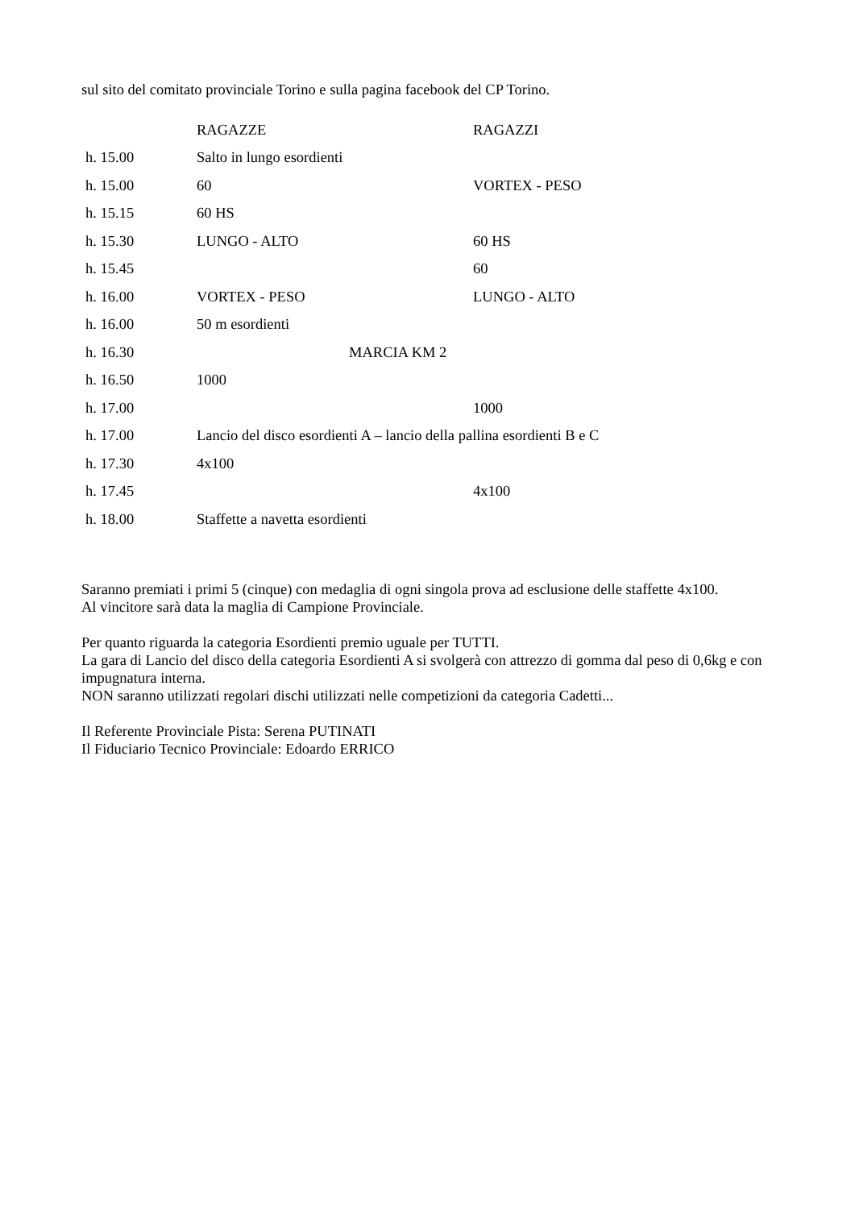sul sito del comitato provinciale Torino e sulla pagina facebook del CP Torino.
| | RAGAZZE | RAGAZZI |
| h. 15.00 | Salto in lungo esordienti | |
| h. 15.00 | 60 | VORTEX - PESO |
| h. 15.15 | 60 HS | |
| h. 15.30 | LUNGO - ALTO | 60 HS |
| h. 15.45 | | 60 |
| h. 16.00 | VORTEX - PESO | LUNGO - ALTO |
| h. 16.00 | 50 m esordienti | |
| h. 16.30 | MARCIA KM 2 | |
| h. 16.50 | 1000 | |
| h. 17.00 | | 1000 |
| h. 17.00 | Lancio del disco esordienti A – lancio della pallina esordienti B e C | |
| h. 17.30 | 4x100 | |
| h. 17.45 | | 4x100 |
| h. 18.00 | Staffette a navetta esordienti | |
Saranno premiati i primi 5 (cinque) con medaglia di ogni singola prova ad esclusione delle staffette 4x100.
Al vincitore sarà data la maglia di Campione Provinciale.
Per quanto riguarda la categoria Esordienti premio uguale per TUTTI.
La gara di Lancio del disco della categoria Esordienti A si svolgerà con attrezzo di gomma dal peso di 0,6kg e con impugnatura interna.
NON saranno utilizzati regolari dischi utilizzati nelle competizioni da categoria Cadetti...
Il Referente Provinciale Pista: Serena PUTINATI
Il Fiduciario Tecnico Provinciale: Edoardo ERRICO